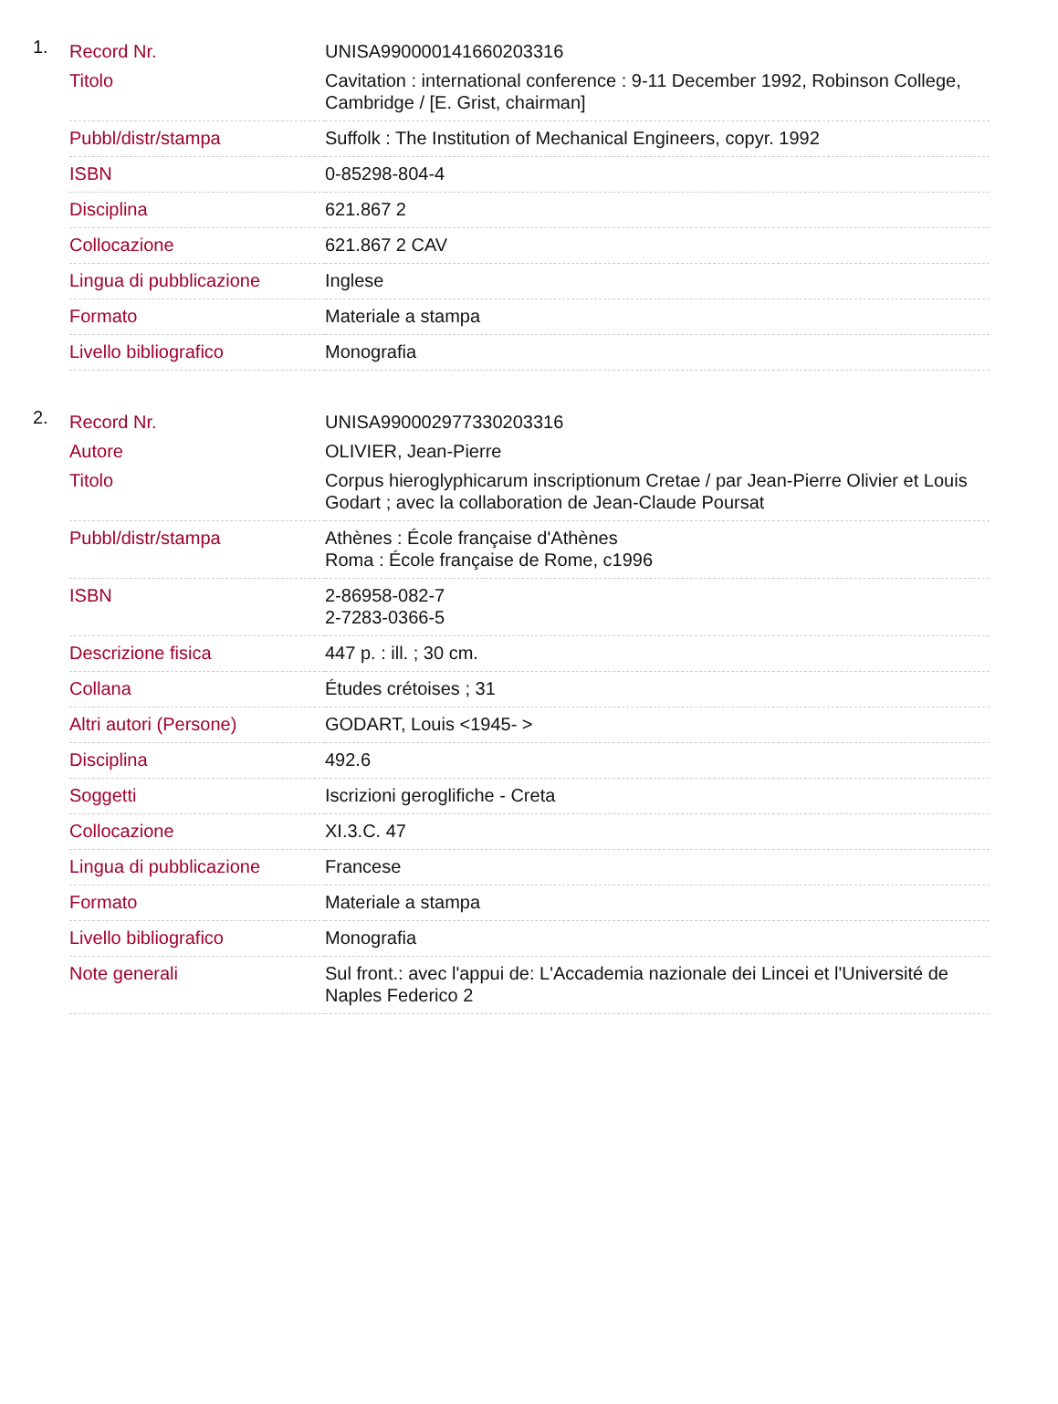1.
| Record Nr. | UNISA990000141660203316 |
| Titolo | Cavitation : international conference : 9-11 December 1992, Robinson College, Cambridge / [E. Grist, chairman] |
| Pubbl/distr/stampa | Suffolk : The Institution of Mechanical Engineers, copyr. 1992 |
| ISBN | 0-85298-804-4 |
| Disciplina | 621.867 2 |
| Collocazione | 621.867 2 CAV |
| Lingua di pubblicazione | Inglese |
| Formato | Materiale a stampa |
| Livello bibliografico | Monografia |
2.
| Record Nr. | UNISA990002977330203316 |
| Autore | OLIVIER, Jean-Pierre |
| Titolo | Corpus hieroglyphicarum inscriptionum Cretae / par Jean-Pierre Olivier et Louis Godart ; avec la collaboration de Jean-Claude Poursat |
| Pubbl/distr/stampa | Athènes : École française d'Athènes Roma : École française de Rome, c1996 |
| ISBN | 2-86958-082-7 2-7283-0366-5 |
| Descrizione fisica | 447 p. : ill. ; 30 cm. |
| Collana | Études crétoises ; 31 |
| Altri autori (Persone) | GODART, Louis <1945- > |
| Disciplina | 492.6 |
| Soggetti | Iscrizioni geroglifiche - Creta |
| Collocazione | XI.3.C. 47 |
| Lingua di pubblicazione | Francese |
| Formato | Materiale a stampa |
| Livello bibliografico | Monografia |
| Note generali | Sul front.: avec l'appui de: L'Accademia nazionale dei Lincei et l'Université de Naples Federico 2 |